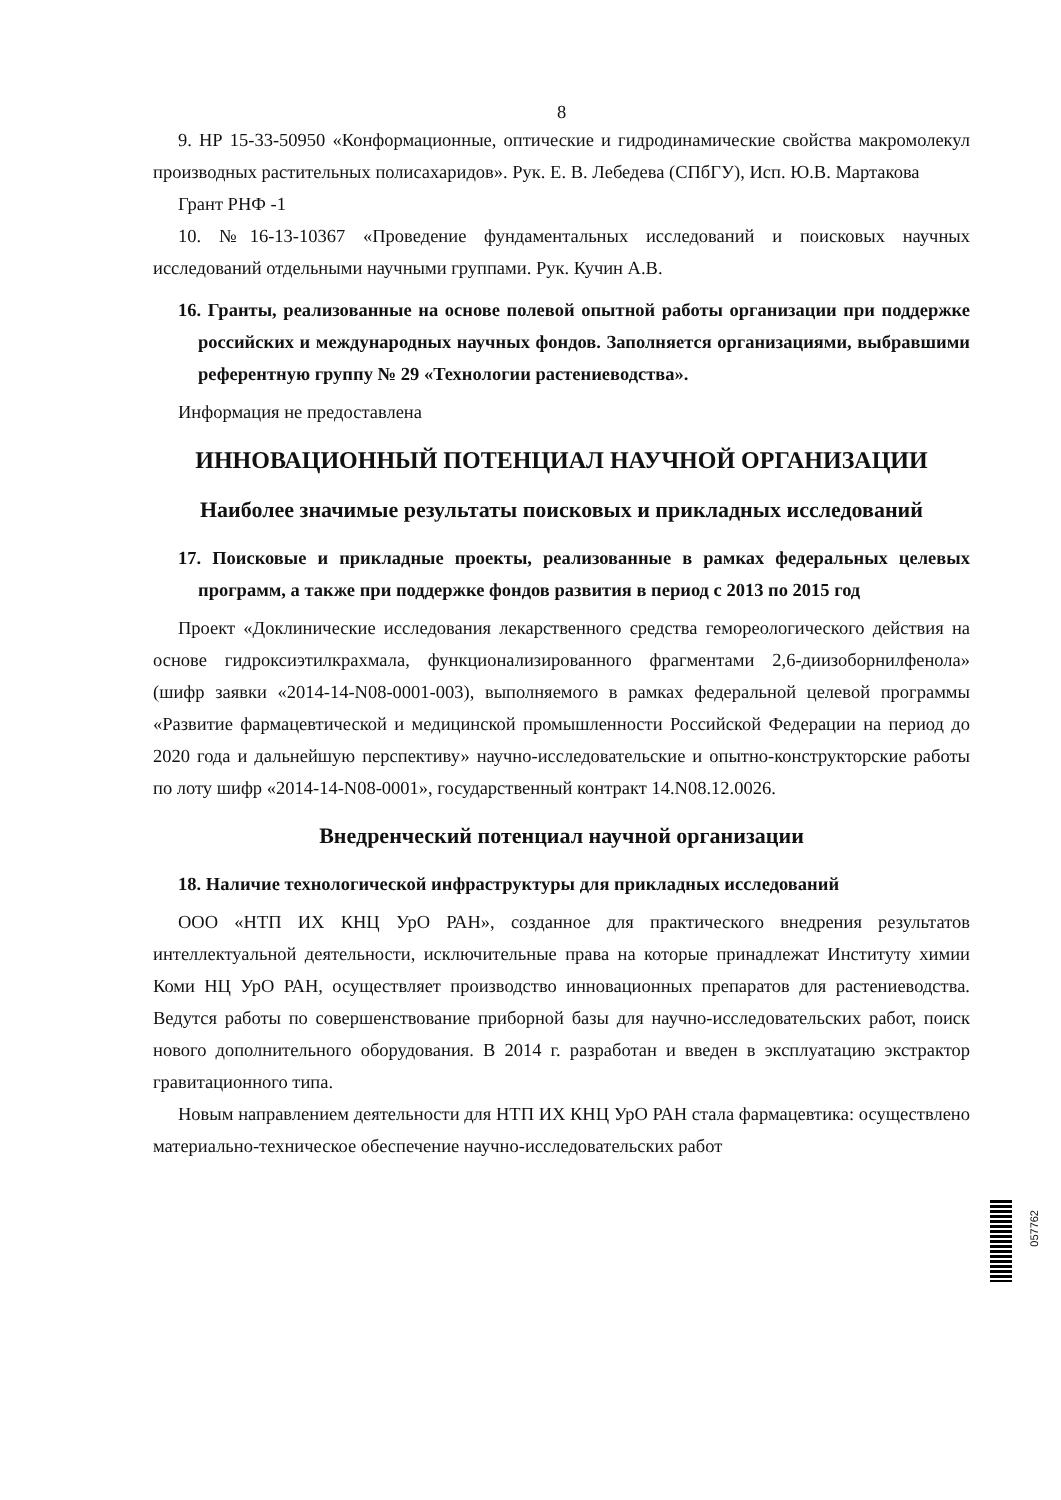8
9. НР 15-33-50950 «Конформационные, оптические и гидродинамические свойства макромолекул производных растительных полисахаридов». Рук. Е. В. Лебедева (СПбГУ), Исп. Ю.В. Мартакова
Грант РНФ -1
10. №16-13-10367 «Проведение фундаментальных исследований и поисковых научных исследований отдельными научными группами. Рук. Кучин А.В.
16. Гранты, реализованные на основе полевой опытной работы организации при поддержке российских и международных научных фондов. Заполняется организациями, выбравшими референтную группу № 29 «Технологии растениеводства».
Информация не предоставлена
ИННОВАЦИОННЫЙ ПОТЕНЦИАЛ НАУЧНОЙ ОРГАНИЗАЦИИ
Наиболее значимые результаты поисковых и прикладных исследований
17. Поисковые и прикладные проекты, реализованные в рамках федеральных целевых программ, а также при поддержке фондов развития в период с 2013 по 2015 год
Проект «Доклинические исследования лекарственного средства гемореологического действия на основе гидроксиэтилкрахмала, функционализированного фрагментами 2,6-диизоборнилфенола» (шифр заявки «2014-14-N08-0001-003), выполняемого в рамках федеральной целевой программы «Развитие фармацевтической и медицинской промышленности Российской Федерации на период до 2020 года и дальнейшую перспективу» научно-исследовательские и опытно-конструкторские работы по лоту шифр «2014-14-N08-0001», государственный контракт 14.N08.12.0026.
Внедренческий потенциал научной организации
18. Наличие технологической инфраструктуры для прикладных исследований
ООО «НТП ИХ КНЦ УрО РАН», созданное для практического внедрения результатов интеллектуальной деятельности, исключительные права на которые принадлежат Институту химии Коми НЦ УрО РАН, осуществляет производство инновационных препаратов для растениеводства. Ведутся работы по совершенствование приборной базы для научно-исследовательских работ, поиск нового дополнительного оборудования. В 2014 г. разработан и введен в эксплуатацию экстрактор гравитационного типа.
Новым направлением деятельности для НТП ИХ КНЦ УрО РАН стала фармацевтика: осуществлено материально-техническое обеспечение научно-исследовательских работ
057762